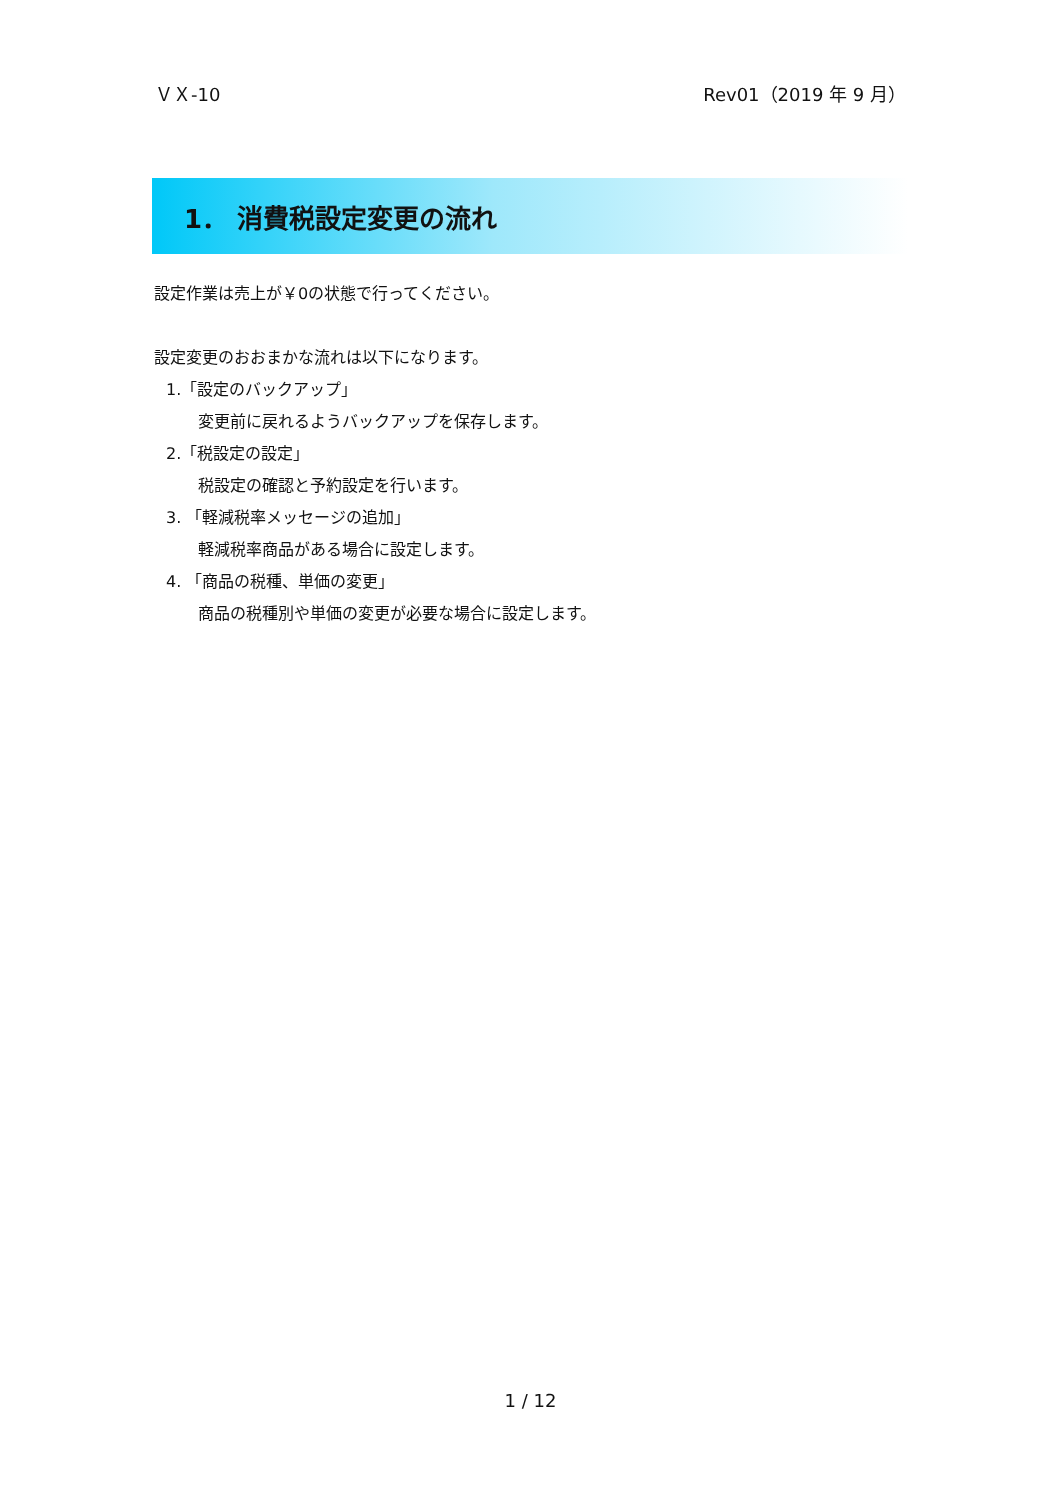ＶＸ-10 Rev01（2019 年 9 月）
1． 消費税設定変更の流れ
設定作業は売上が￥0の状態で行ってください。
設定変更のおおまかな流れは以下になります。
1.「設定のバックアップ」
変更前に戻れるようバックアップを保存します。
2.「税設定の設定」
税設定の確認と予約設定を行います。
3. 「軽減税率メッセージの追加」
軽減税率商品がある場合に設定します。
4. 「商品の税種、単価の変更」
商品の税種別や単価の変更が必要な場合に設定します。
1 / 12